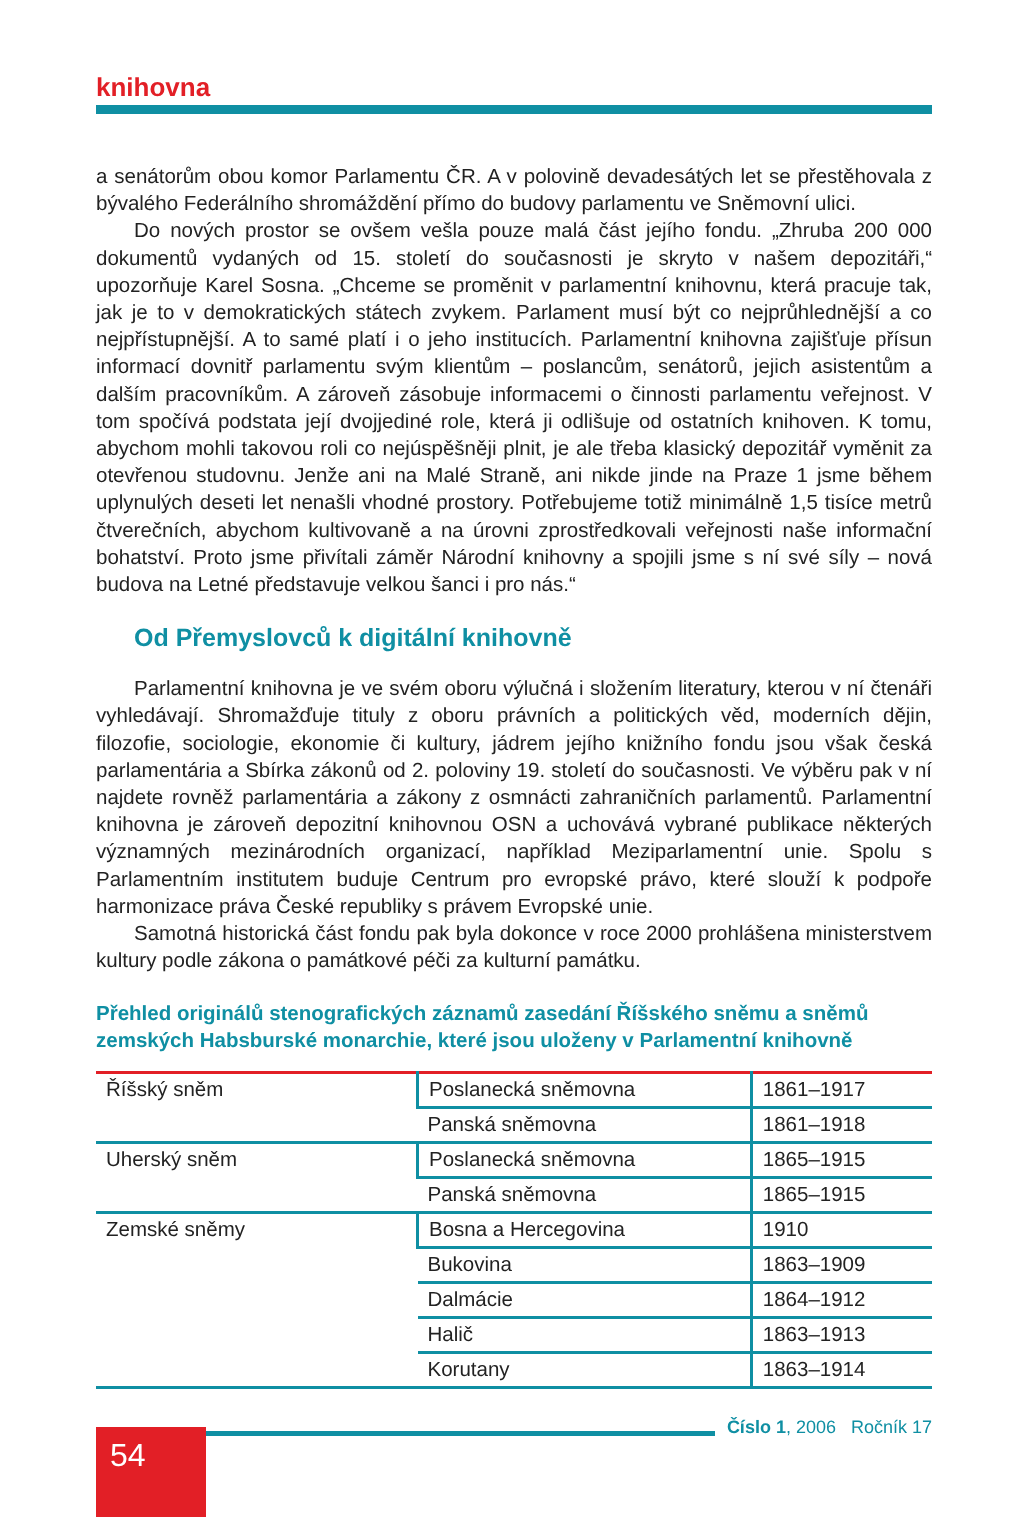knihovna
a senátorům obou komor Parlamentu ČR. A v polovině devadesátých let se přestěhovala z bývalého Federálního shromáždění přímo do budovy parlamentu ve Sněmovní ulici.
Do nových prostor se ovšem vešla pouze malá část jejího fondu. „Zhruba 200 000 dokumentů vydaných od 15. století do současnosti je skryto v našem depozitáři,“ upozorňuje Karel Sosna. „Chceme se proměnit v parlamentní knihovnu, která pracuje tak, jak je to v demokratických státech zvykem. Parlament musí být co nejprůhlednější a co nejpřístupnější. A to samé platí i o jeho institucích. Parlamentní knihovna zajišťuje přísun informací dovnitř parlamentu svým klientům – poslancům, senátorů, jejich asistentům a dalším pracovníkům. A zároveň zásobuje informacemi o činnosti parlamentu veřejnost. V tom spočívá podstata její dvojjediné role, která ji odlišuje od ostatních knihoven. K tomu, abychom mohli takovou roli co nejúspěšněji plnit, je ale třeba klasický depozitář vyměnit za otevřenou studovnu. Jenže ani na Malé Straně, ani nikde jinde na Praze 1 jsme během uplynulých deseti let nenašli vhodné prostory. Potřebujeme totiž minimálně 1,5 tisíce metrů čtverečních, abychom kultivovaně a na úrovni zprostředkovali veřejnosti naše informační bohatství. Proto jsme přivítali záměr Národní knihovny a spojili jsme s ní své síly – nová budova na Letné představuje velkou šanci i pro nás.“
Od Přemyslovců k digitální knihovně
Parlamentní knihovna je ve svém oboru výlučná i složením literatury, kterou v ní čtenáři vyhledávají. Shromažďuje tituly z oboru právních a politických věd, moderních dějin, filozofie, sociologie, ekonomie či kultury, jádrem jejího knižního fondu jsou však česká parlamentária a Sbírka zákonů od 2. poloviny 19. století do současnosti. Ve výběru pak v ní najdete rovněž parlamentária a zákony z osmnácti zahraničních parlamentů. Parlamentní knihovna je zároveň depozitní knihovnou OSN a uchovává vybrané publikace některých významných mezinárodních organizací, například Meziparlamentní unie. Spolu s Parlamentním institutem buduje Centrum pro evropské právo, které slouží k podpoře harmonizace práva České republiky s právem Evropské unie.
Samotná historická část fondu pak byla dokonce v roce 2000 prohlášena ministerstvem kultury podle zákona o památkové péči za kulturní památku.
Přehled originálů stenografických záznamů zasedání Říšského sněmu a sněmů zemských Habsburské monarchie, které jsou uloženy v Parlamentní knihovně
| Říšský sněm | Poslanecká sněmovna | 1861–1917 |
| | Panská sněmovna | 1861–1918 |
| Uherský sněm | Poslanecká sněmovna | 1865–1915 |
| | Panská sněmovna | 1865–1915 |
| Zemské sněmy | Bosna a Hercegovina | 1910 |
| | Bukovina | 1863–1909 |
| | Dalmácie | 1864–1912 |
| | Halič | 1863–1913 |
| | Korutany | 1863–1914 |
54
Číslo 1, 2006 Ročník 17